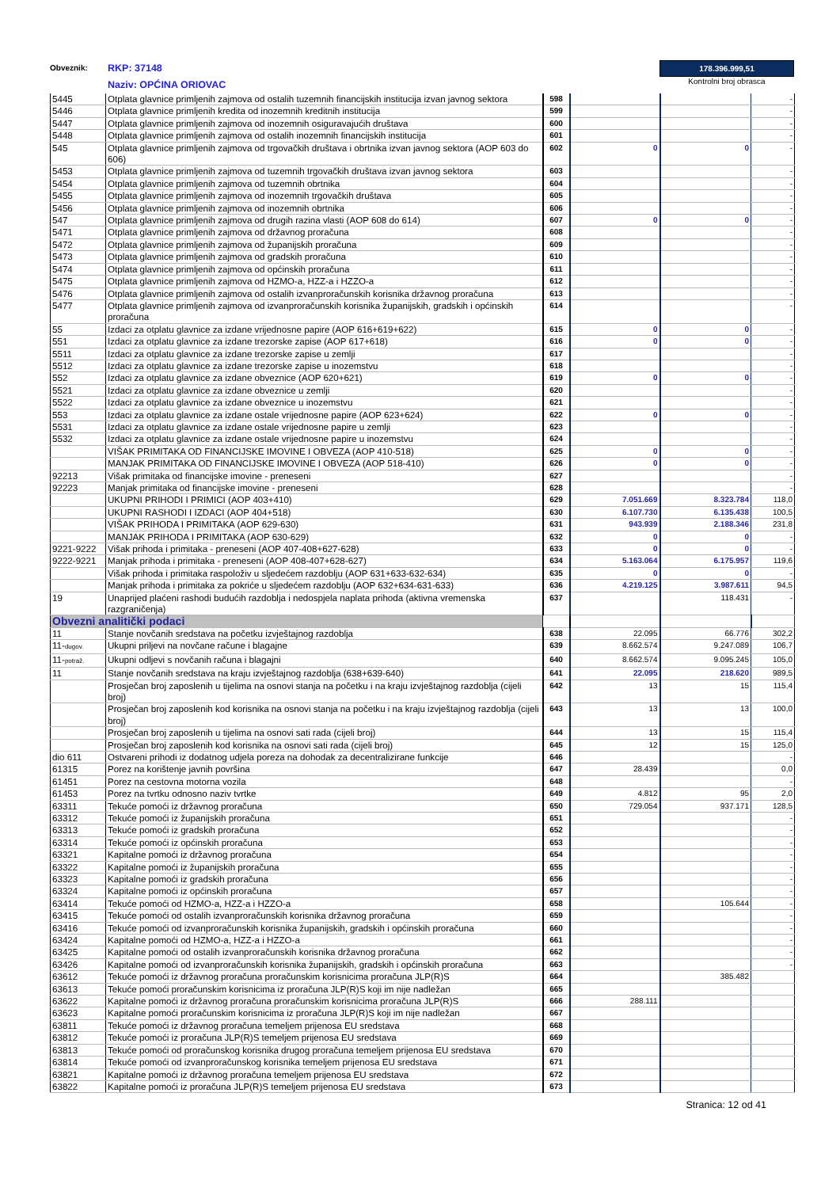Obveznik:
RKP: 37148
Naziv: OPĆINA ORIOVAC
178.396.999,51
Kontrolni broj obrasca
| 5445 | Otplata glavnice primljenih zajmova od ostalih tuzemnih financijskih institucija izvan javnog sektora | 598 | | | - |
| 5446 | Otplata glavnice primljenih kredita od inozemnih kreditnih institucija | 599 | | | - |
| 5447 | Otplata glavnice primljenih zajmova od inozemnih osiguravajućih društava | 600 | | | - |
| 5448 | Otplata glavnice primljenih zajmova od ostalih inozemnih financijskih institucija | 601 | | | - |
| 545 | Otplata glavnice primljenih zajmova od trgovačkih društava i obrtnika izvan javnog sektora (AOP 603 do 606) | 602 | 0 | 0 | - |
| 5453 | Otplata glavnice primljenih zajmova od tuzemnih trgovačkih društava izvan javnog sektora | 603 | | | - |
| 5454 | Otplata glavnice primljenih zajmova od tuzemnih obrtnika | 604 | | | - |
| 5455 | Otplata glavnice primljenih zajmova od inozemnih trgovačkih društava | 605 | | | - |
| 5456 | Otplata glavnice primljenih zajmova od inozemnih obrtnika | 606 | | | - |
| 547 | Otplata glavnice primljenih zajmova od drugih razina vlasti (AOP 608 do 614) | 607 | 0 | 0 | - |
| 5471 | Otplata glavnice primljenih zajmova od državnog proračuna | 608 | | | - |
| 5472 | Otplata glavnice primljenih zajmova od županijskih proračuna | 609 | | | - |
| 5473 | Otplata glavnice primljenih zajmova od gradskih proračuna | 610 | | | - |
| 5474 | Otplata glavnice primljenih zajmova od općinskih proračuna | 611 | | | - |
| 5475 | Otplata glavnice primljenih zajmova od HZMO-a, HZZ-a i HZZO-a | 612 | | | - |
| 5476 | Otplata glavnice primljenih zajmova od ostalih izvanproračunskih korisnika državnog proračuna | 613 | | | - |
| 5477 | Otplata glavnice primljenih zajmova od izvanproračunskih korisnika županijskih, gradskih i općinskih proračuna | 614 | | | - |
| 55 | Izdaci za otplatu glavnice za izdane vrijednosne papire (AOP 616+619+622) | 615 | 0 | 0 | - |
| 551 | Izdaci za otplatu glavnice za izdane trezorske zapise (AOP 617+618) | 616 | 0 | 0 | - |
| 5511 | Izdaci za otplatu glavnice za izdane trezorske zapise u zemlji | 617 | | | - |
| 5512 | Izdaci za otplatu glavnice za izdane trezorske zapise u inozemstvu | 618 | | | - |
| 552 | Izdaci za otplatu glavnice za izdane obveznice (AOP 620+621) | 619 | 0 | 0 | - |
| 5521 | Izdaci za otplatu glavnice za izdane obveznice u zemlji | 620 | | | - |
| 5522 | Izdaci za otplatu glavnice za izdane obveznice u inozemstvu | 621 | | | - |
| 553 | Izdaci za otplatu glavnice za izdane ostale vrijednosne papire (AOP 623+624) | 622 | 0 | 0 | - |
| 5531 | Izdaci za otplatu glavnice za izdane ostale vrijednosne papire u zemlji | 623 | | | - |
| 5532 | Izdaci za otplatu glavnice za izdane ostale vrijednosne papire u inozemstvu | 624 | | | - |
| | VIŠAK PRIMITAKA OD FINANCIJSKE IMOVINE I OBVEZA (AOP 410-518) | 625 | 0 | 0 | - |
| | MANJAK PRIMITAKA OD FINANCIJSKE IMOVINE I OBVEZA (AOP 518-410) | 626 | 0 | 0 | - |
| 92213 | Višak primitaka od financijske imovine - preneseni | 627 | | | - |
| 92223 | Manjak primitaka od financijske imovine - preneseni | 628 | | | - |
| | UKUPNI PRIHODI I PRIMICI (AOP 403+410) | 629 | 7.051.669 | 8.323.784 | 118,0 |
| | UKUPNI RASHODI I IZDACI (AOP 404+518) | 630 | 6.107.730 | 6.135.438 | 100,5 |
| | VIŠAK PRIHODA I PRIMITAKA (AOP 629-630) | 631 | 943.939 | 2.188.346 | 231,8 |
| | MANJAK PRIHODA I PRIMITAKA (AOP 630-629) | 632 | 0 | 0 | - |
| 9221-9222 | Višak prihoda i primitaka - preneseni (AOP 407-408+627-628) | 633 | 0 | 0 | - |
| 9222-9221 | Manjak prihoda i primitaka - preneseni (AOP 408-407+628-627) | 634 | 5.163.064 | 6.175.957 | 119,6 |
| | Višak prihoda i primitaka raspoloživ u sljedećem razdoblju (AOP 631+633-632-634) | 635 | 0 | 0 | - |
| | Manjak prihoda i primitaka za pokriće u sljedećem razdoblju (AOP 632+634-631-633) | 636 | 4.219.125 | 3.987.611 | 94,5 |
| 19 | Unaprijed plaćeni rashodi budućih razdoblja i nedospjela naplata prihoda (aktivna vremenska razgraničenja) | 637 | | 118.431 | - |
| Obvezni analitički podaci | | | | | |
| 11 | Stanje novčanih sredstava na početku izvještajnog razdoblja | 638 | 22.095 | 66.776 | 302,2 |
| 11- dugov. | Ukupni priljevi na novčane račune i blagajne | 639 | 8.662.574 | 9.247.089 | 106,7 |
| 11- potraž. | Ukupni odljevi s novčanih računa i blagajni | 640 | 8.662.574 | 9.095.245 | 105,0 |
| 11 | Stanje novčanih sredstava na kraju izvještajnog razdoblja (638+639-640) | 641 | 22.095 | 218.620 | 989,5 |
| | Prosječan broj zaposlenih u tijelima na osnovi stanja na početku i na kraju izvještajnog razdoblja (cijeli broj) | 642 | 13 | 15 | 115,4 |
| | Prosječan broj zaposlenih kod korisnika na osnovi stanja na početku i na kraju izvještajnog razdoblja (cijeli broj) | 643 | 13 | 13 | 100,0 |
| | Prosječan broj zaposlenih u tijelima na osnovi sati rada (cijeli broj) | 644 | 13 | 15 | 115,4 |
| | Prosječan broj zaposlenih kod korisnika na osnovi sati rada (cijeli broj) | 645 | 12 | 15 | 125,0 |
| dio 611 | Ostvareni prihodi iz dodatnog udjela poreza na dohodak za decentralizirane funkcije | 646 | | | - |
| 61315 | Porez na korištenje javnih površina | 647 | 28.439 | | 0,0 |
| 61451 | Porez na cestovna motorna vozila | 648 | | | - |
| 61453 | Porez na tvrtku odnosno naziv tvrtke | 649 | 4.812 | 95 | 2,0 |
| 63311 | Tekuće pomoći iz državnog proračuna | 650 | 729.054 | 937.171 | 128,5 |
| 63312 | Tekuće pomoći iz županijskih proračuna | 651 | | | - |
| 63313 | Tekuće pomoći iz gradskih proračuna | 652 | | | - |
| 63314 | Tekuće pomoći iz općinskih proračuna | 653 | | | - |
| 63321 | Kapitalne pomoći iz državnog proračuna | 654 | | | - |
| 63322 | Kapitalne pomoći iz županijskih proračuna | 655 | | | - |
| 63323 | Kapitalne pomoći iz gradskih proračuna | 656 | | | - |
| 63324 | Kapitalne pomoći iz općinskih proračuna | 657 | | | - |
| 63414 | Tekuće pomoći od HZMO-a, HZZ-a i HZZO-a | 658 | | 105.644 | - |
| 63415 | Tekuće pomoći od ostalih izvanproračunskih korisnika državnog proračuna | 659 | | | - |
| 63416 | Tekuće pomoći od izvanproračunskih korisnika županijskih, gradskih i općinskih proračuna | 660 | | | - |
| 63424 | Kapitalne pomoći od HZMO-a, HZZ-a i HZZO-a | 661 | | | - |
| 63425 | Kapitalne pomoći od ostalih izvanproračunskih korisnika državnog proračuna | 662 | | | - |
| 63426 | Kapitalne pomoći od izvanproračunskih korisnika županijskih, gradskih i općinskih proračuna | 663 | | | - |
| 63612 | Tekuće pomoći iz državnog proračuna proračunskim korisnicima proračuna JLP(R)S | 664 | | 385.482 | |
| 63613 | Tekuće pomoći proračunskim korisnicima iz proračuna JLP(R)S koji im nije nadležan | 665 | | | |
| 63622 | Kapitalne pomoći iz državnog proračuna proračunskim korisnicima proračuna JLP(R)S | 666 | 288.111 | | |
| 63623 | Kapitalne pomoći proračunskim korisnicima iz proračuna JLP(R)S koji im nije nadležan | 667 | | | |
| 63811 | Tekuće pomoći iz državnog proračuna temeljem prijenosa EU sredstava | 668 | | | |
| 63812 | Tekuće pomoći iz proračuna JLP(R)S temeljem prijenosa EU sredstava | 669 | | | |
| 63813 | Tekuće pomoći od proračunskog korisnika drugog proračuna temeljem prijenosa EU sredstava | 670 | | | |
| 63814 | Tekuće pomoći od izvanproračunskog korisnika temeljem prijenosa EU sredstava | 671 | | | |
| 63821 | Kapitalne pomoći iz državnog proračuna temeljem prijenosa EU sredstava | 672 | | | |
| 63822 | Kapitalne pomoći iz proračuna JLP(R)S temeljem prijenosa EU sredstava | 673 | | | |
Stranica: 12 od 41